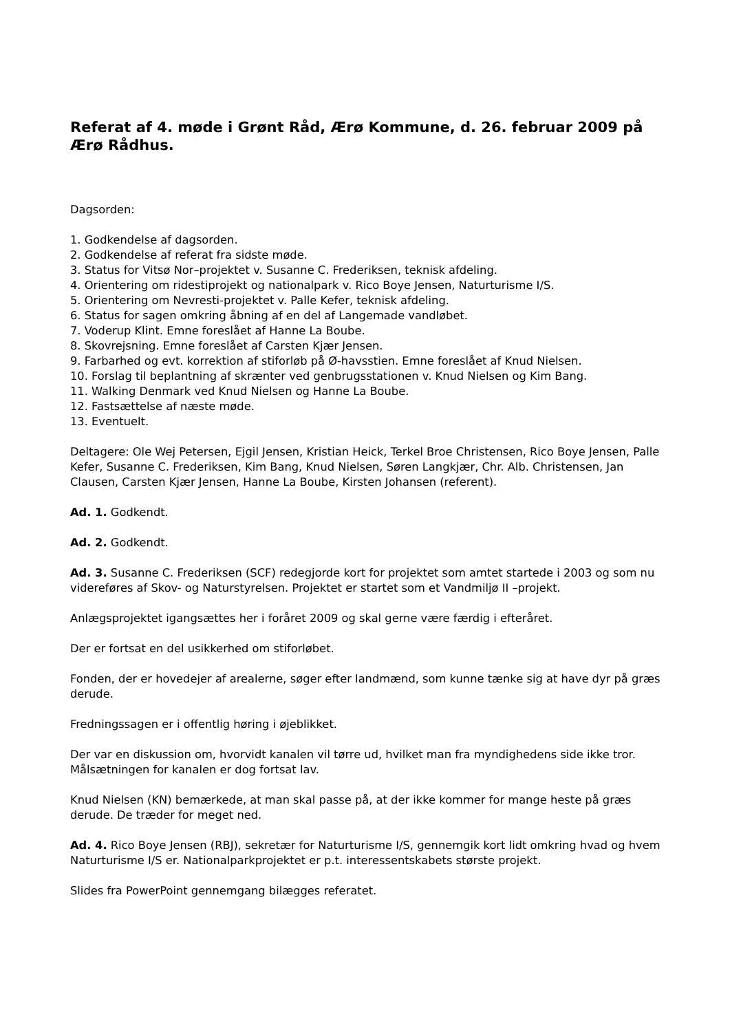Referat af 4. møde i Grønt Råd, Ærø Kommune, d. 26. februar 2009 på Ærø Rådhus.
Dagsorden:
1. Godkendelse af dagsorden.
2. Godkendelse af referat fra sidste møde.
3. Status for Vitsø Nor–projektet v. Susanne C. Frederiksen, teknisk afdeling.
4. Orientering om ridestiprojekt og nationalpark v. Rico Boye Jensen, Naturturisme I/S.
5. Orientering om Nevresti-projektet v. Palle Kefer, teknisk afdeling.
6. Status for sagen omkring åbning af en del af Langemade vandløbet.
7. Voderup Klint. Emne foreslået af Hanne La Boube.
8. Skovrejsning. Emne foreslået af Carsten Kjær Jensen.
9. Farbarhed og evt. korrektion af stiforløb på Ø-havsstien. Emne foreslået af Knud Nielsen.
10. Forslag til beplantning af skrænter ved genbrugsstationen v. Knud Nielsen og Kim Bang.
11. Walking Denmark ved Knud Nielsen og Hanne La Boube.
12. Fastsættelse af næste møde.
13. Eventuelt.
Deltagere: Ole Wej Petersen, Ejgil Jensen, Kristian Heick, Terkel Broe Christensen, Rico Boye Jensen, Palle Kefer, Susanne C. Frederiksen, Kim Bang, Knud Nielsen, Søren Langkjær, Chr. Alb. Christensen, Jan Clausen, Carsten Kjær Jensen, Hanne La Boube, Kirsten Johansen (referent).
Ad. 1. Godkendt.
Ad. 2. Godkendt.
Ad. 3. Susanne C. Frederiksen (SCF) redegjorde kort for projektet som amtet startede i 2003 og som nu videreføres af Skov- og Naturstyrelsen. Projektet er startet som et Vandmiljø II –projekt.
Anlægsprojektet igangsættes her i foråret 2009 og skal gerne være færdig i efteråret.
Der er fortsat en del usikkerhed om stiforløbet.
Fonden, der er hovedejer af arealerne, søger efter landmænd, som kunne tænke sig at have dyr på græs derude.
Fredningssagen er i offentlig høring i øjeblikket.
Der var en diskussion om, hvorvidt kanalen vil tørre ud, hvilket man fra myndighedens side ikke tror. Målsætningen for kanalen er dog fortsat lav.
Knud Nielsen (KN) bemærkede, at man skal passe på, at der ikke kommer for mange heste på græs derude. De træder for meget ned.
Ad. 4. Rico Boye Jensen (RBJ), sekretær for Naturturisme I/S, gennemgik kort lidt omkring hvad og hvem Naturturisme I/S er. Nationalparkprojektet er p.t. interessentskabets største projekt.
Slides fra PowerPoint gennemgang bilægges referatet.